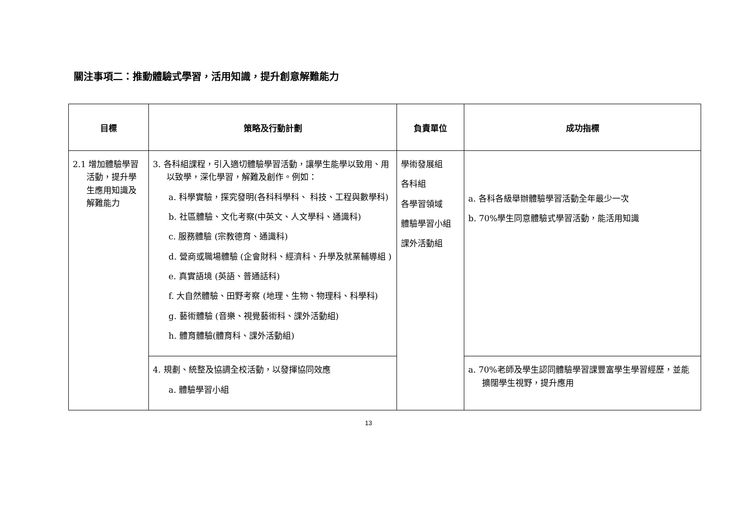關注事項二：推動體驗式學習，活用知識，提升創意解難能力
| 目標 | 策略及行動計劃 | 負責單位 | 成功指標 |
| --- | --- | --- | --- |
| 2.1 增加體驗學習活動，提升學生應用知識及解難能力 | 3. 各科組課程，引入適切體驗學習活動，讓學生能學以致用、用以致學，深化學習，解難及創作。例如： a. 科學實驗，探究發明(各科科學科、 科技、工程與數學科) b. 社區體驗、文化考察(中英文、人文學科、通識科) c. 服務體驗 (宗教德育、通識科) d. 營商或職場體驗 (企會財科、經濟科、升學及就業輔導組 ) e. 真實語境 (英語、普通話科) f. 大自然體驗、田野考察 (地理、生物、物理科、科學科) g. 藝術體驗 (音樂、視覺藝術科、課外活動組) h. 體育體驗(體育科、課外活動組) | 學術發展組 各科組 各學習領域 體驗學習小組 課外活動組 | a. 各科各級舉辦體驗學習活動全年最少一次 b. 70%學生同意體驗式學習活動，能活用知識 |
| | 4. 規劃、統整及協調全校活動，以發揮協同效應 a. 體驗學習小組 | | a. 70%老師及學生認同體驗學習課豐富學生學習經歷，並能擴闊學生視野，提升應用 |
13